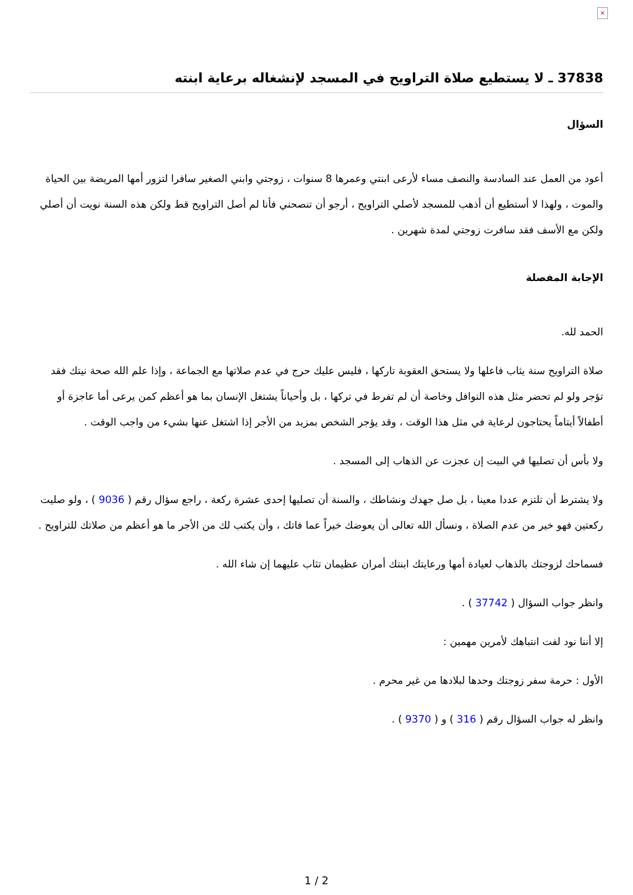×
37838 ـ لا يستطيع صلاة التراويح في المسجد لإنشغاله برعاية ابنته
السؤال
أعود من العمل عند السادسة والنصف مساء لأرعى ابنتي وعمرها 8 سنوات ، زوجتي وابني الصغير سافرا لتزور أمها المريضة بين الحياة والموت ، ولهذا لا أستطيع أن أذهب للمسجد لأصلي التراويح ، أرجو أن تنصحني فأنا لم أصل التراويح قط ولكن هذه السنة نويت أن أصلي ولكن مع الأسف فقد سافرت زوجتي لمدة شهرين .
الإجابة المفصلة
الحمد لله.
صلاة التراويح سنة يثاب فاعلها ولا يستحق العقوبة تاركها ، فليس عليك حرج في عدم صلاتها مع الجماعة ، وإذا علم الله صحة نيتك فقد تؤجر ولو لم تحضر مثل هذه النوافل وخاصة أن لم تفرط في تركها ، بل وأحياناً يشتغل الإنسان بما هو أعظم كمن يرعى أما عاجزة أو أطفالاً أيتاماً يحتاجون لرعاية في مثل هذا الوقت ، وقد يؤجر الشخص بمزيد من الأجر إذا اشتغل عنها بشيء من واجب الوقت .
ولا بأس أن تصليها في البيت إن عجزت عن الذهاب إلى المسجد .
ولا يشترط أن تلتزم عددا معينا ، بل صل جهدك ونشاطك ، والسنة أن تصليها إحدى عشرة ركعة ، راجع سؤال رقم ( 9036 ) ، ولو صليت ركعتين فهو خير من عدم الصلاة ، ونسأل الله تعالى أن يعوضك خيراً عما فاتك ، وأن يكتب لك من الأجر ما هو أعظم من صلاتك للتراويح .
فسماحك لزوجتك بالذهاب لعيادة أمها ورعايتك ابنتك أمران عظيمان تثاب عليهما إن شاء الله .
وانظر جواب السؤال ( 37742 ) .
إلا أننا نود لفت انتباهك لأمرين مهمين :
الأول : حرمة سفر زوجتك وحدها لبلادها من غير محرم .
وانظر له جواب السؤال رقم ( 316 ) و ( 9370 ) .
1 / 2